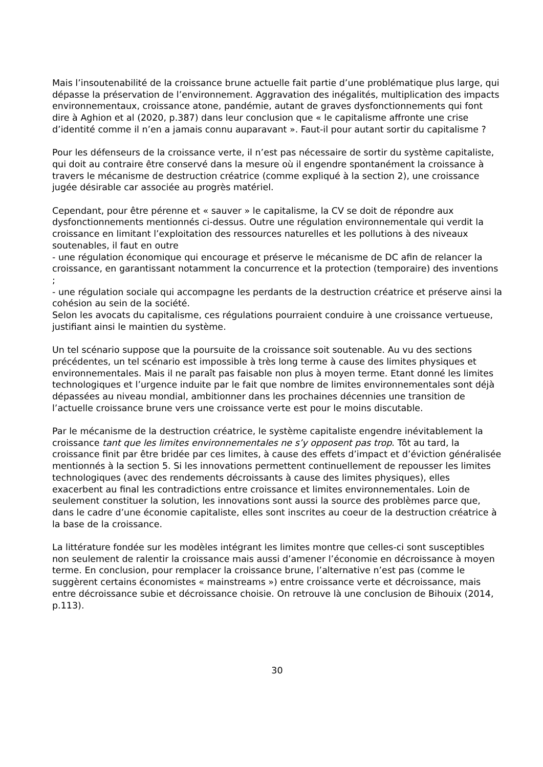Mais l’insoutenabilité de la croissance brune actuelle fait partie d’une problématique plus large, qui dépasse la préservation de l’environnement. Aggravation des inégalités, multiplication des impacts environnementaux, croissance atone, pandémie, autant de graves dysfonctionnements qui font dire à Aghion et al (2020, p.387) dans leur conclusion que « le capitalisme affronte une crise d’identité comme il n’en a jamais connu auparavant ». Faut-il pour autant sortir du capitalisme ?
Pour les défenseurs de la croissance verte, il n’est pas nécessaire de sortir du système capitaliste, qui doit au contraire être conservé dans la mesure où il engendre spontanément la croissance à travers le mécanisme de destruction créatrice (comme expliqué à la section 2), une croissance jugée désirable car associée au progrès matériel.
Cependant, pour être pérenne et « sauver » le capitalisme, la CV se doit de répondre aux dysfonctionnements mentionnés ci-dessus. Outre une régulation environnementale qui verdit la croissance en limitant l’exploitation des ressources naturelles et les pollutions à des niveaux soutenables, il faut en outre
- une régulation économique qui encourage et préserve le mécanisme de DC afin de relancer la croissance, en garantissant notamment la concurrence et la protection (temporaire) des inventions ;
- une régulation sociale qui accompagne les perdants de la destruction créatrice et préserve ainsi la cohésion au sein de la société.
Selon les avocats du capitalisme, ces régulations pourraient conduire à une croissance vertueuse, justifiant ainsi le maintien du système.
Un tel scénario suppose que la poursuite de la croissance soit soutenable. Au vu des sections précédentes, un tel scénario est impossible à très long terme à cause des limites physiques et environnementales. Mais il ne paraît pas faisable non plus à moyen terme. Etant donné les limites technologiques et l’urgence induite par le fait que nombre de limites environnementales sont déjà dépassées au niveau mondial, ambitionner dans les prochaines décennies une transition de l’actuelle croissance brune vers une croissance verte est pour le moins discutable.
Par le mécanisme de la destruction créatrice, le système capitaliste engendre inévitablement la croissance tant que les limites environnementales ne s’y opposent pas trop. Tôt au tard, la croissance finit par être bridée par ces limites, à cause des effets d’impact et d’éviction généralisée mentionnés à la section 5. Si les innovations permettent continuellement de repousser les limites technologiques (avec des rendements décroissants à cause des limites physiques), elles exacerbent au final les contradictions entre croissance et limites environnementales. Loin de seulement constituer la solution, les innovations sont aussi la source des problèmes parce que, dans le cadre d’une économie capitaliste, elles sont inscrites au coeur de la destruction créatrice à la base de la croissance.
La littérature fondée sur les modèles intégrant les limites montre que celles-ci sont susceptibles non seulement de ralentir la croissance mais aussi d’amener l’économie en décroissance à moyen terme. En conclusion, pour remplacer la croissance brune, l’alternative n’est pas (comme le suggèrent certains économistes « mainstreams ») entre croissance verte et décroissance, mais entre décroissance subie et décroissance choisie. On retrouve là une conclusion de Bihouix (2014, p.113).
30